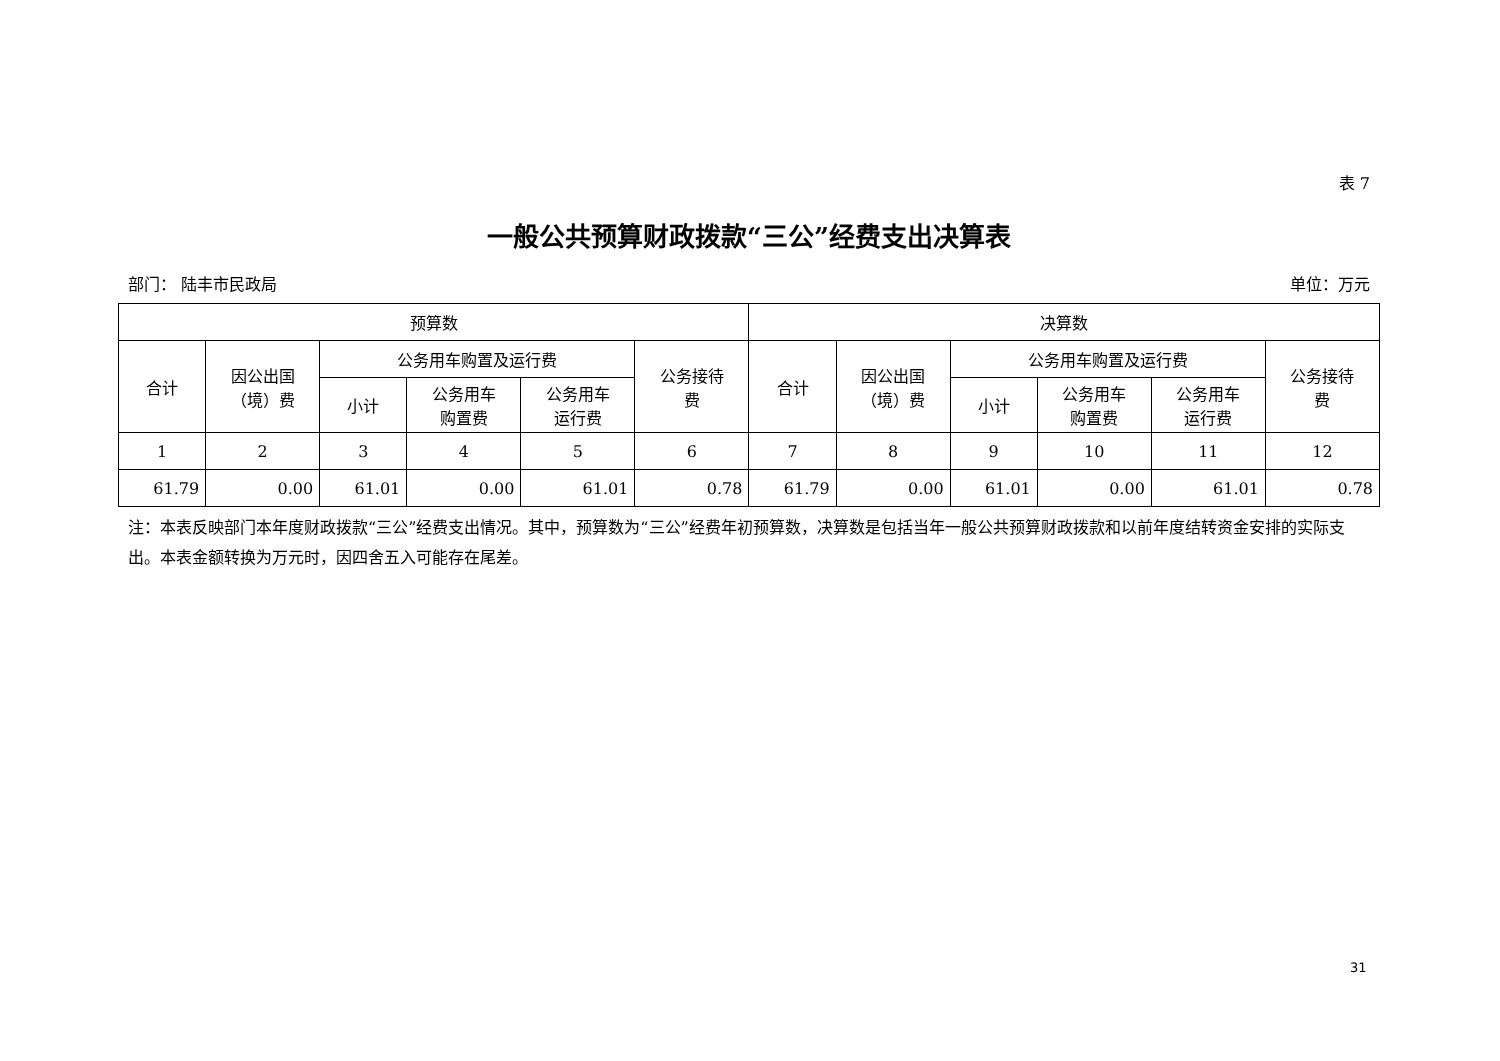表 7
一般公共预算财政拨款“三公”经费支出决算表
部门： 陆丰市民政局 单位：万元
| 预算数 | | | | | | 决算数 | | | | | |
| --- | --- | --- | --- | --- | --- | --- | --- | --- | --- | --- | --- |
| 合计 | 因公出国 （境）费 | 公务用车购置及运行费 | | | 公务接待 费 | 合计 | 因公出国 （境）费 | 公务用车购置及运行费 | | | 公务接待 费 |
| | | 小计 | 公务用车 购置费 | 公务用车 运行费 | | | | 小计 | 公务用车 购置费 | 公务用车 运行费 | |
| 1 | 2 | 3 | 4 | 5 | 6 | 7 | 8 | 9 | 10 | 11 | 12 |
| 61.79 | 0.00 | 61.01 | 0.00 | 61.01 | 0.78 | 61.79 | 0.00 | 61.01 | 0.00 | 61.01 | 0.78 |
注：本表反映部门本年度财政拨款“三公”经费支出情况。其中，预算数为“三公”经费年初预算数，决算数是包括当年一般公共预算财政拨款和以前年度结转资金安排的实际支出。本表金额转换为万元时，因四舍五入可能存在尾差。
31